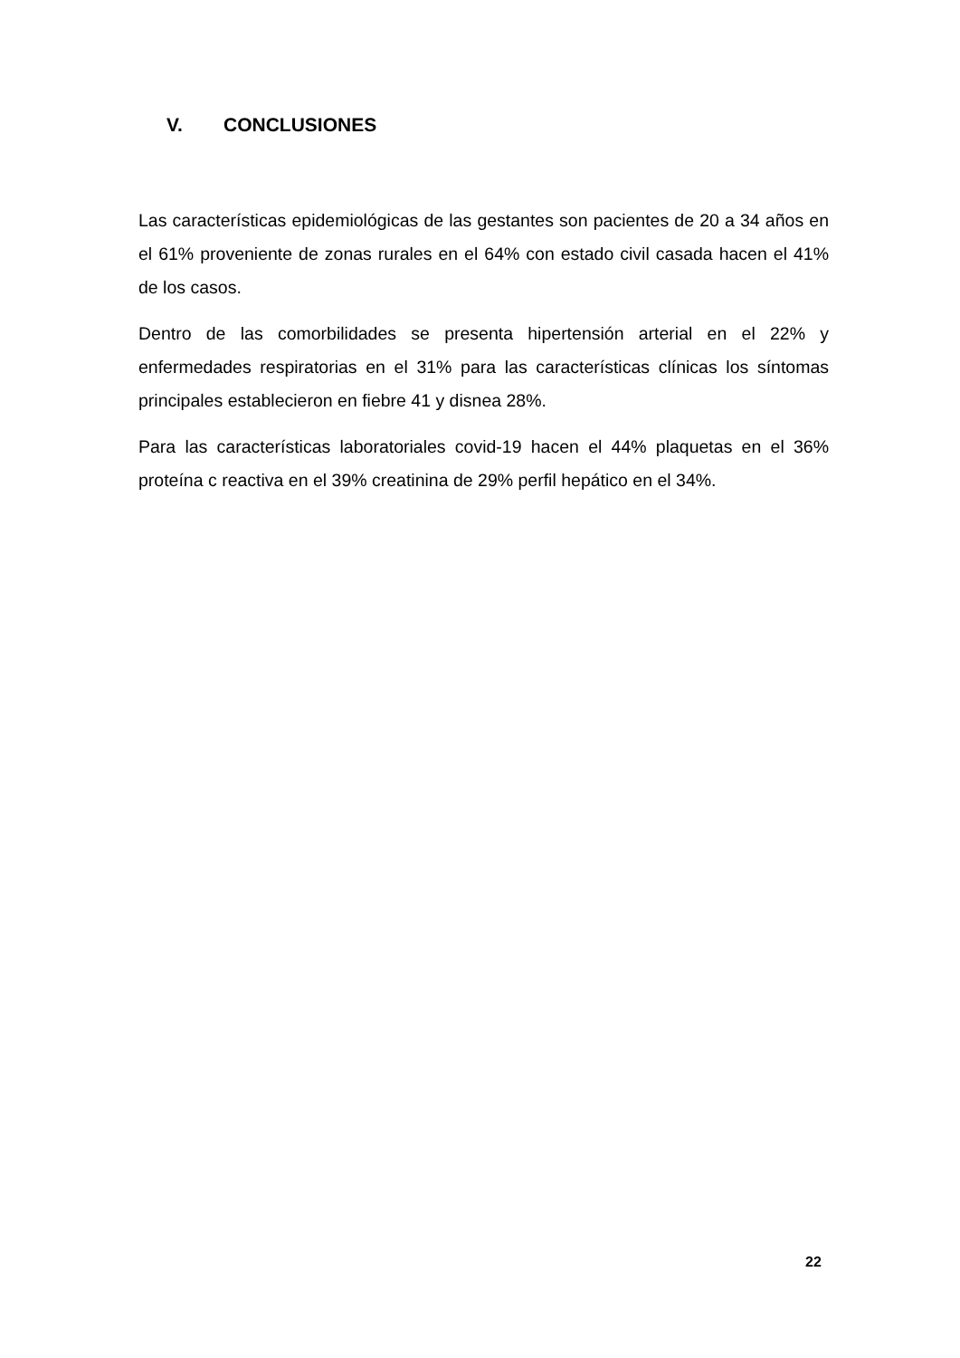V. CONCLUSIONES
Las características epidemiológicas de las gestantes son pacientes de 20 a 34 años en el 61% proveniente de zonas rurales en el 64% con estado civil casada hacen el 41% de los casos.
Dentro de las comorbilidades se presenta hipertensión arterial en el 22% y enfermedades respiratorias en el 31% para las características clínicas los síntomas principales establecieron en fiebre 41 y disnea 28%.
Para las características laboratoriales covid-19 hacen el 44% plaquetas en el 36% proteína c reactiva en el 39% creatinina de 29% perfil hepático en el 34%.
22